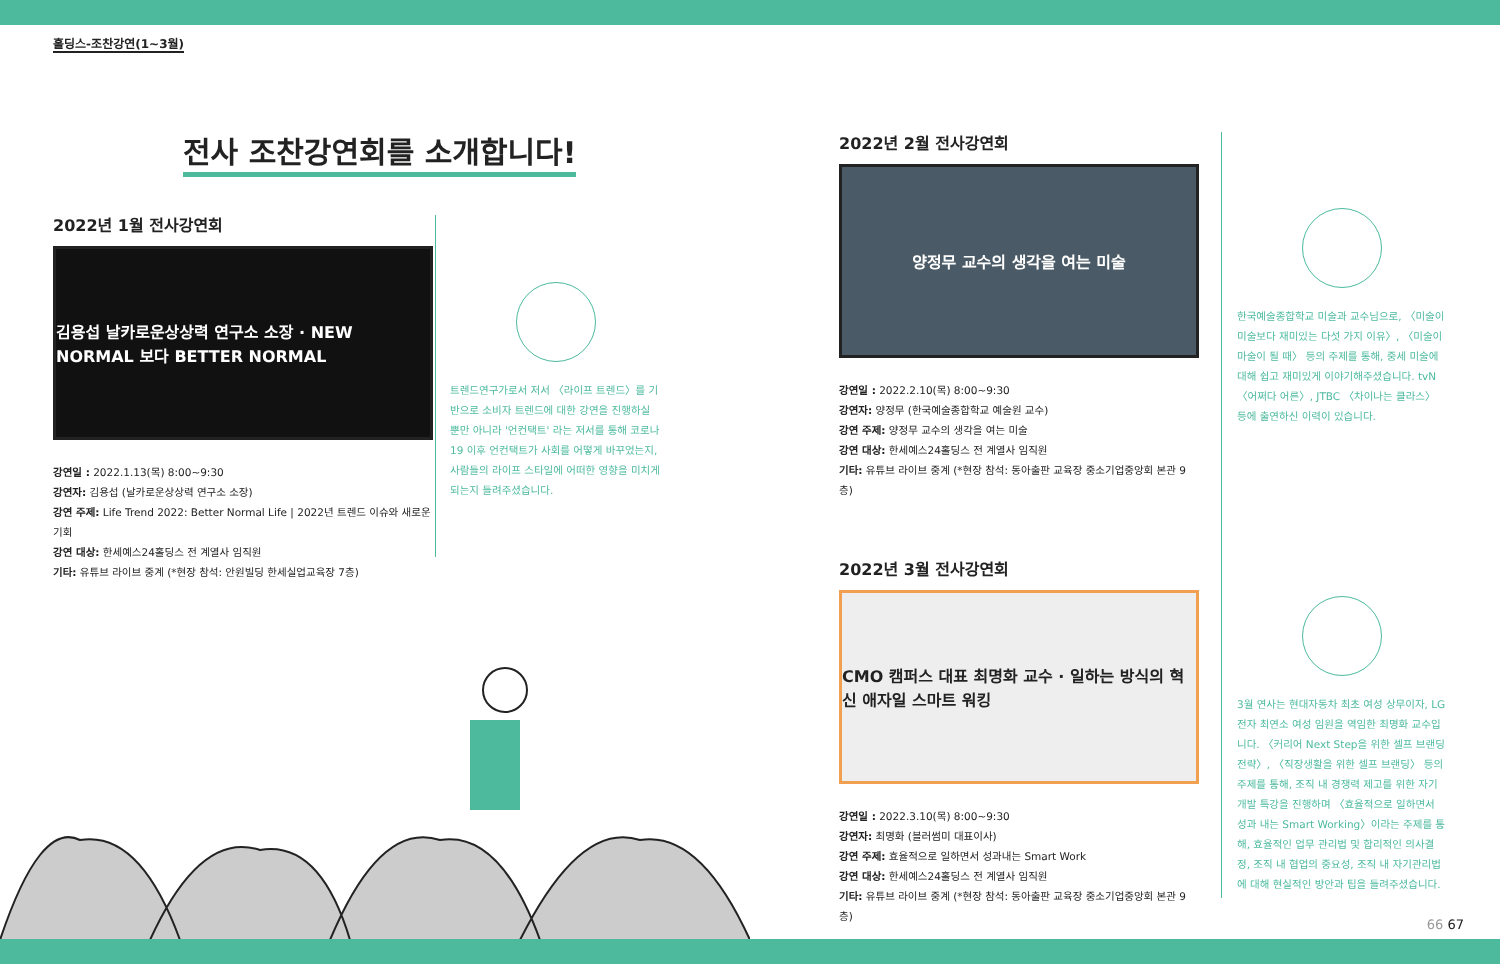홀딩스-조찬강연(1~3월)
전사 조찬강연회를 소개합니다!
2022년 1월 전사강연회
김용섭 날카로운상상력 연구소 소장 · NEW NORMAL 보다 BETTER NORMAL
강연일 : 2022.1.13(목) 8:00~9:30
강연자: 김용섭 (날카로운상상력 연구소 소장)
강연 주제: Life Trend 2022: Better Normal Life | 2022년 트렌드 이슈와 새로운 기회
강연 대상: 한세예스24홀딩스 전 계열사 임직원
기타: 유튜브 라이브 중계 (*현장 참석: 안원빌딩 한세실업교육장 7층)
트렌드연구가로서 저서 〈라이프 트렌드〉를 기반으로 소비자 트렌드에 대한 강연을 진행하실 뿐만 아니라 '언컨택트' 라는 저서를 통해 코로나19 이후 언컨택트가 사회를 어떻게 바꾸었는지, 사람들의 라이프 스타일에 어떠한 영향을 미치게 되는지 들려주셨습니다.
2022년 2월 전사강연회
양정무 교수의 생각을 여는 미술
강연일 : 2022.2.10(목) 8:00~9:30
강연자: 양정무 (한국예술종합학교 예술원 교수)
강연 주제: 양정무 교수의 생각을 여는 미술
강연 대상: 한세예스24홀딩스 전 계열사 임직원
기타: 유튜브 라이브 중계 (*현장 참석: 동아출판 교육장 중소기업중앙회 본관 9층)
2022년 3월 전사강연회
CMO 캠퍼스 대표 최명화 교수 · 일하는 방식의 혁신 애자일 스마트 워킹
강연일 : 2022.3.10(목) 8:00~9:30
강연자: 최명화 (블러썸미 대표이사)
강연 주제: 효율적으로 일하면서 성과내는 Smart Work
강연 대상: 한세예스24홀딩스 전 계열사 임직원
기타: 유튜브 라이브 중계 (*현장 참석: 동아출판 교육장 중소기업중앙회 본관 9층)
한국예술종합학교 미술과 교수님으로, 〈미술이 미술보다 재미있는 다섯 가지 이유〉, 〈미술이 마술이 될 때〉 등의 주제를 통해, 중세 미술에 대해 쉽고 재미있게 이야기해주셨습니다. tvN 〈어쩌다 어른〉, JTBC 〈차이나는 클라스〉 등에 출연하신 이력이 있습니다.
3월 연사는 현대자동차 최초 여성 상무이자, LG전자 최연소 여성 임원을 역임한 최명화 교수입니다. 〈커리어 Next Step을 위한 셀프 브랜딩 전략〉, 〈직장생활을 위한 셀프 브랜딩〉 등의 주제를 통해, 조직 내 경쟁력 제고를 위한 자기개발 특강을 진행하며 〈효율적으로 일하면서 성과 내는 Smart Working〉이라는 주제를 통해, 효율적인 업무 관리법 및 합리적인 의사결정, 조직 내 협업의 중요성, 조직 내 자기관리법에 대해 현실적인 방안과 팁을 들려주셨습니다.
66 67